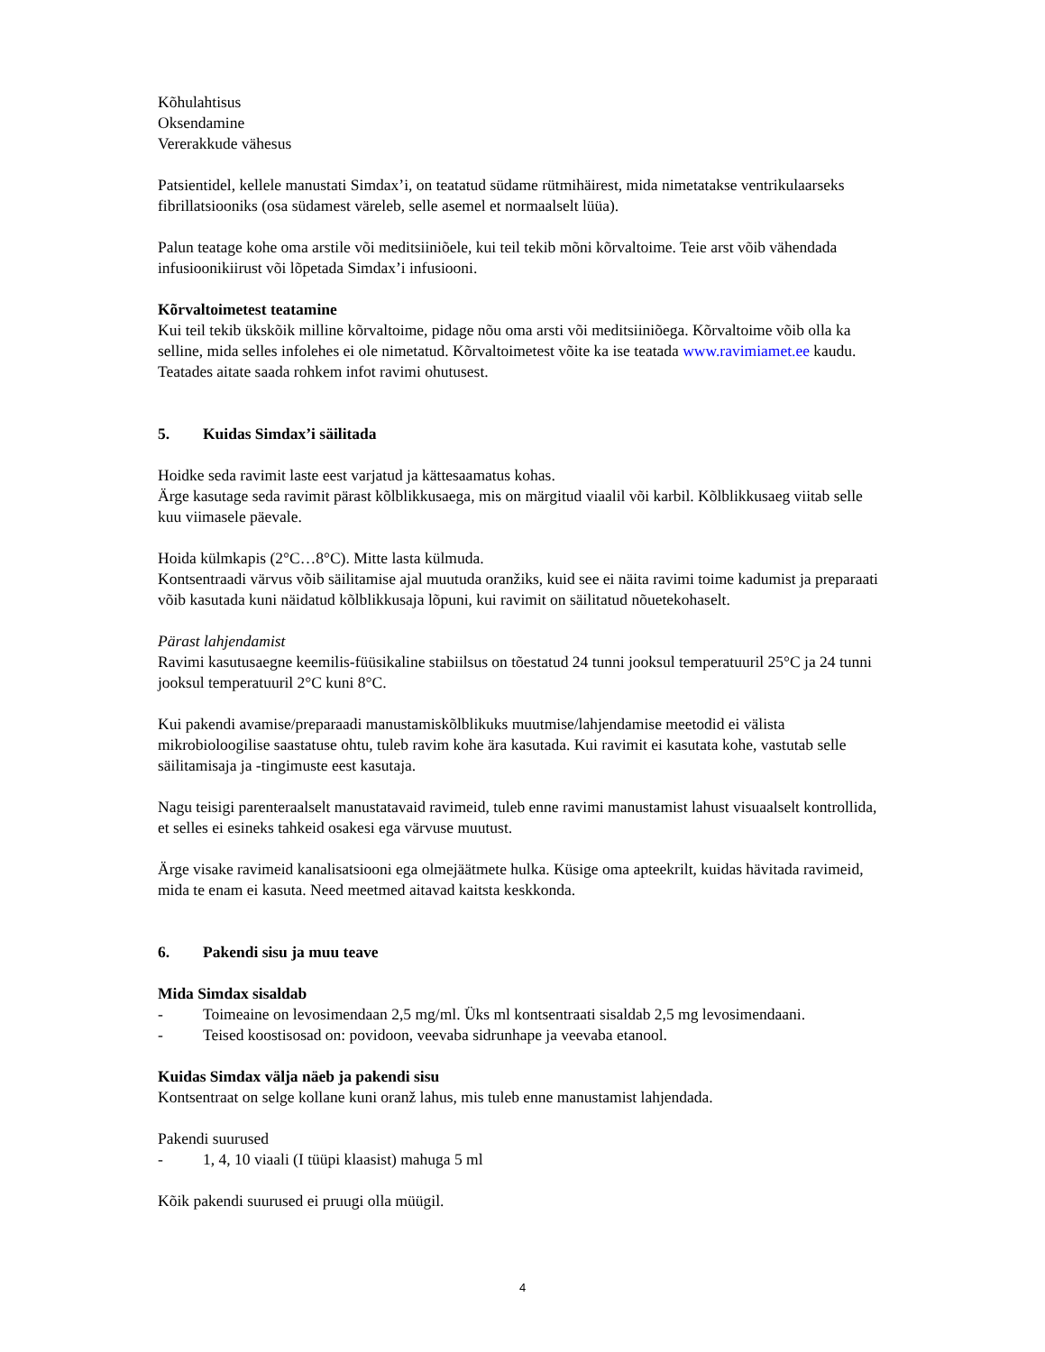Kõhulahtisus
Oksendamine
Vererakkude vähesus
Patsientidel, kellele manustati Simdax’i, on teatatud südame rütmihäirest, mida nimetatakse ventrikulaarseks fibrillatsiooniks (osa südamest väreleb, selle asemel et normaalselt lüüa).
Palun teatage kohe oma arstile või meditsiiniõele, kui teil tekib mõni kõrvaltoime. Teie arst võib vähendada infusioonikiirust või lõpetada Simdax’i infusiooni.
Kõrvaltoimetest teatamine
Kui teil tekib ükskõik milline kõrvaltoime, pidage nõu oma arsti või meditsiiniõega. Kõrvaltoime võib olla ka selline, mida selles infolehes ei ole nimetatud. Kõrvaltoimetest võite ka ise teatada www.ravimiamet.ee kaudu. Teatades aitate saada rohkem infot ravimi ohutusest.
5. Kuidas Simdax’i säilitada
Hoidke seda ravimit laste eest varjatud ja kättesaamatus kohas.
Ärge kasutage seda ravimit pärast kõlblikkusaega, mis on märgitud viaalil või karbil. Kõlblikkusaeg viitab selle kuu viimasele päevale.
Hoida külmkapis (2°C…8°C). Mitte lasta külmuda.
Kontsentraadi värvus võib säilitamise ajal muutuda oranžiks, kuid see ei näita ravimi toime kadumist ja preparaati võib kasutada kuni näidatud kõlblikkusaja lõpuni, kui ravimit on säilitatud nõuetekohaselt.
Pärast lahjendamist
Ravimi kasutusaegne keemilis-füüsikaline stabiilsus on tõestatud 24 tunni jooksul temperatuuril 25°C ja 24 tunni jooksul temperatuuril 2°C kuni 8°C.
Kui pakendi avamise/preparaadi manustamiskõlblikuks muutmise/lahjendamise meetodid ei välista mikrobioloogilise saastatuse ohtu, tuleb ravim kohe ära kasutada. Kui ravimit ei kasutata kohe, vastutab selle säilitamisaja ja -tingimuste eest kasutaja.
Nagu teisigi parenteraalselt manustatavaid ravimeid, tuleb enne ravimi manustamist lahust visuaalselt kontrollida, et selles ei esineks tahkeid osakesi ega värvuse muutust.
Ärge visake ravimeid kanalisatsiooni ega olmejäätmete hulka. Küsige oma apteekrilt, kuidas hävitada ravimeid, mida te enam ei kasuta. Need meetmed aitavad kaitsta keskkonda.
6. Pakendi sisu ja muu teave
Mida Simdax sisaldab
- Toimeaine on levosimendaan 2,5 mg/ml. Üks ml kontsentraati sisaldab 2,5 mg levosimendaani.
- Teised koostisosad on: povidoon, veevaba sidrunhape ja veevaba etanool.
Kuidas Simdax välja näeb ja pakendi sisu
Kontsentraat on selge kollane kuni oranž lahus, mis tuleb enne manustamist lahjendada.
Pakendi suurused
- 1, 4, 10 viaali (I tüüpi klaasist) mahuga 5 ml
Kõik pakendi suurused ei pruugi olla müügil.
4